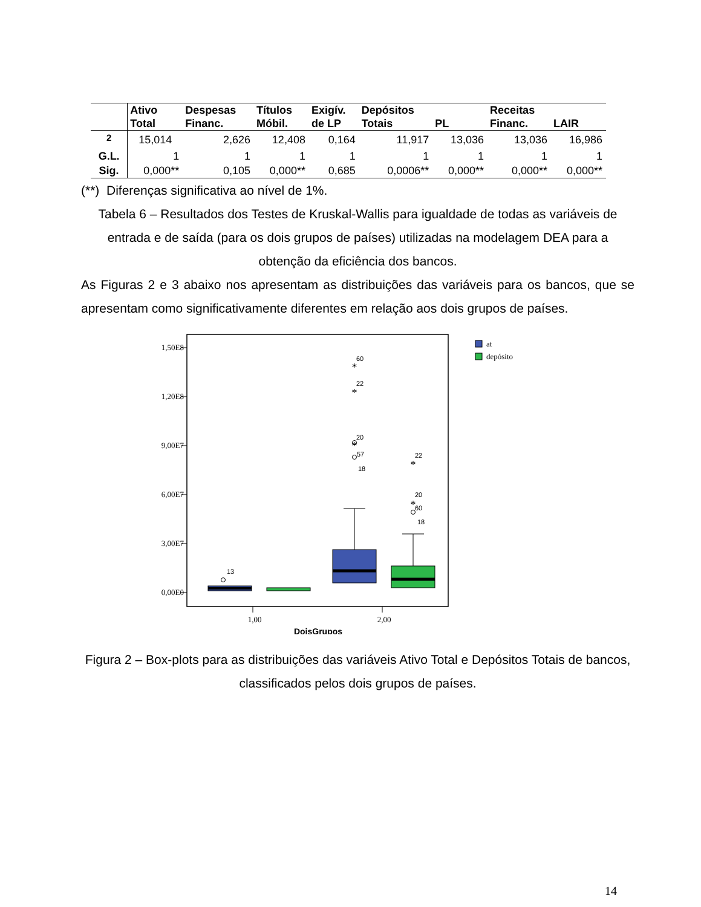| | Ativo Total | Despesas Financ. | Títulos Móbil. | Exigív. de LP | Depósitos Totais | PL | Receitas Financ. | LAIR |
| --- | --- | --- | --- | --- | --- | --- | --- | --- |
| <sup>2</sup> | 15,014 | 2,626 | 12,408 | 0,164 | 11,917 | 13,036 | 13,036 | 16,986 |
| G.L. | 1 | 1 | 1 | 1 | 1 | 1 | 1 | 1 |
| Sig. | 0,000** | 0,105 | 0,000** | 0,685 | 0,0006** | 0,000** | 0,000** | 0,000** |
(**) Diferenças significativa ao nível de 1%.
Tabela 6 – Resultados dos Testes de Kruskal-Wallis para igualdade de todas as variáveis de entrada e de saída (para os dois grupos de países) utilizadas na modelagem DEA para a obtenção da eficiência dos bancos.
As Figuras 2 e 3 abaixo nos apresentam as distribuições das variáveis para os bancos, que se apresentam como significativamente diferentes em relação aos dois grupos de países.
1,50E8
1,20E8
9,00E7
6,00E7
3,00E7
0,00E0
13
60
22
20
18
57
22
20
60
18
*
*
*
*
*
1,00
2,00
DoisGrupos
at
depósito
Figura 2 – Box-plots para as distribuições das variáveis Ativo Total e Depósitos Totais de bancos, classificados pelos dois grupos de países.
14